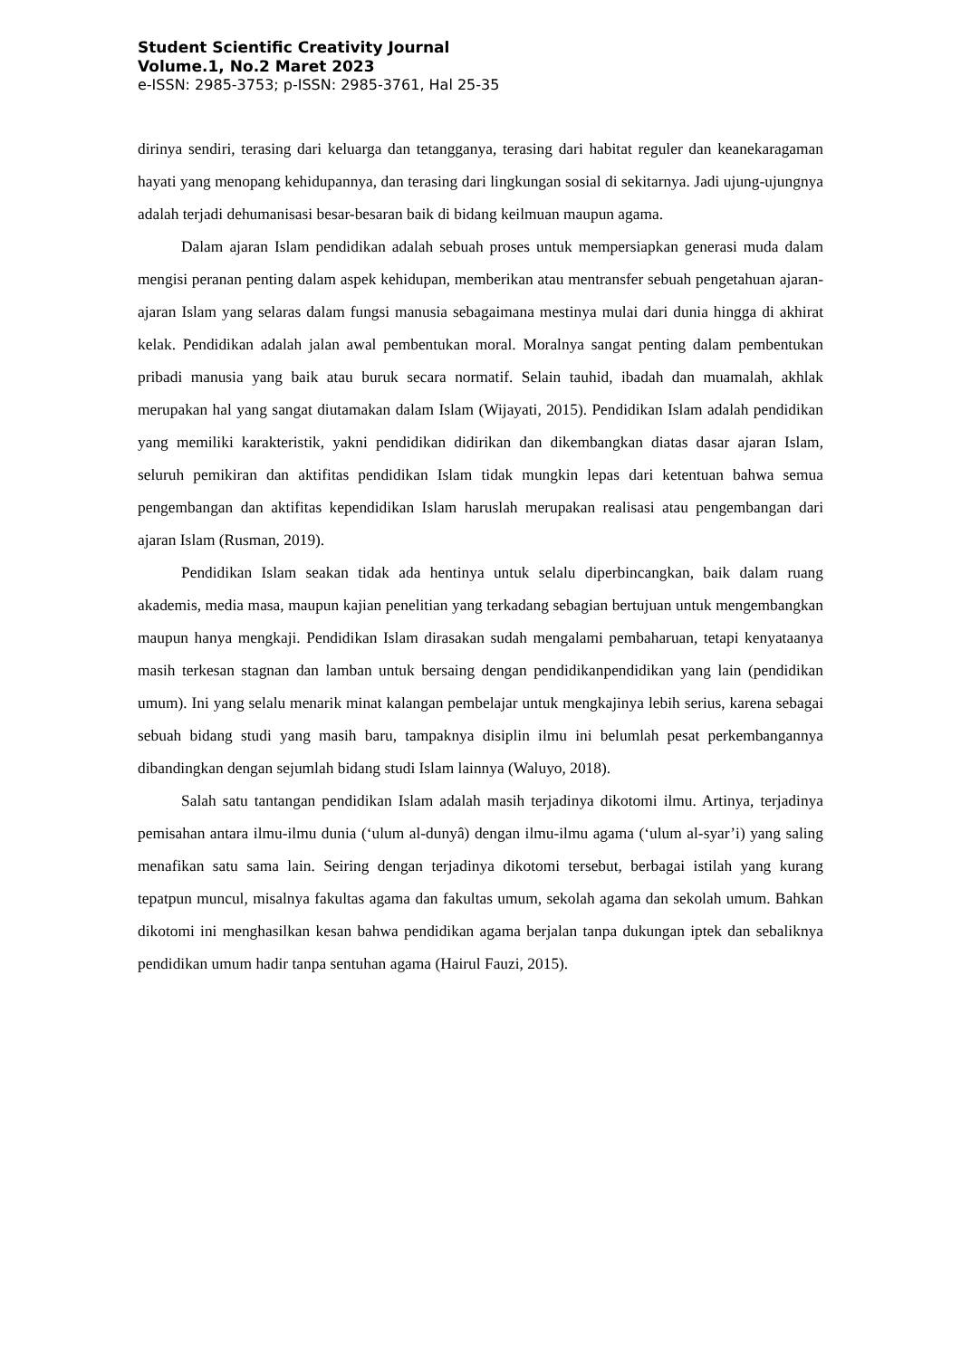Student Scientific Creativity Journal
Volume.1, No.2 Maret 2023
e-ISSN: 2985-3753; p-ISSN: 2985-3761, Hal 25-35
dirinya sendiri, terasing dari keluarga dan tetangganya, terasing dari habitat reguler dan keanekaragaman hayati yang menopang kehidupannya, dan terasing dari lingkungan sosial di sekitarnya. Jadi ujung-ujungnya adalah terjadi dehumanisasi besar-besaran baik di bidang keilmuan maupun agama.
Dalam ajaran Islam pendidikan adalah sebuah proses untuk mempersiapkan generasi muda dalam mengisi peranan penting dalam aspek kehidupan, memberikan atau mentransfer sebuah pengetahuan ajaran-ajaran Islam yang selaras dalam fungsi manusia sebagaimana mestinya mulai dari dunia hingga di akhirat kelak. Pendidikan adalah jalan awal pembentukan moral. Moralnya sangat penting dalam pembentukan pribadi manusia yang baik atau buruk secara normatif. Selain tauhid, ibadah dan muamalah, akhlak merupakan hal yang sangat diutamakan dalam Islam (Wijayati, 2015). Pendidikan Islam adalah pendidikan yang memiliki karakteristik, yakni pendidikan didirikan dan dikembangkan diatas dasar ajaran Islam, seluruh pemikiran dan aktifitas pendidikan Islam tidak mungkin lepas dari ketentuan bahwa semua pengembangan dan aktifitas kependidikan Islam haruslah merupakan realisasi atau pengembangan dari ajaran Islam (Rusman, 2019).
Pendidikan Islam seakan tidak ada hentinya untuk selalu diperbincangkan, baik dalam ruang akademis, media masa, maupun kajian penelitian yang terkadang sebagian bertujuan untuk mengembangkan maupun hanya mengkaji. Pendidikan Islam dirasakan sudah mengalami pembaharuan, tetapi kenyataanya masih terkesan stagnan dan lamban untuk bersaing dengan pendidikanpendidikan yang lain (pendidikan umum). Ini yang selalu menarik minat kalangan pembelajar untuk mengkajinya lebih serius, karena sebagai sebuah bidang studi yang masih baru, tampaknya disiplin ilmu ini belumlah pesat perkembangannya dibandingkan dengan sejumlah bidang studi Islam lainnya (Waluyo, 2018).
Salah satu tantangan pendidikan Islam adalah masih terjadinya dikotomi ilmu. Artinya, terjadinya pemisahan antara ilmu-ilmu dunia (‘ulum al-dunyâ) dengan ilmu-ilmu agama (‘ulum al-syar’i) yang saling menafikan satu sama lain. Seiring dengan terjadinya dikotomi tersebut, berbagai istilah yang kurang tepatpun muncul, misalnya fakultas agama dan fakultas umum, sekolah agama dan sekolah umum. Bahkan dikotomi ini menghasilkan kesan bahwa pendidikan agama berjalan tanpa dukungan iptek dan sebaliknya pendidikan umum hadir tanpa sentuhan agama (Hairul Fauzi, 2015).